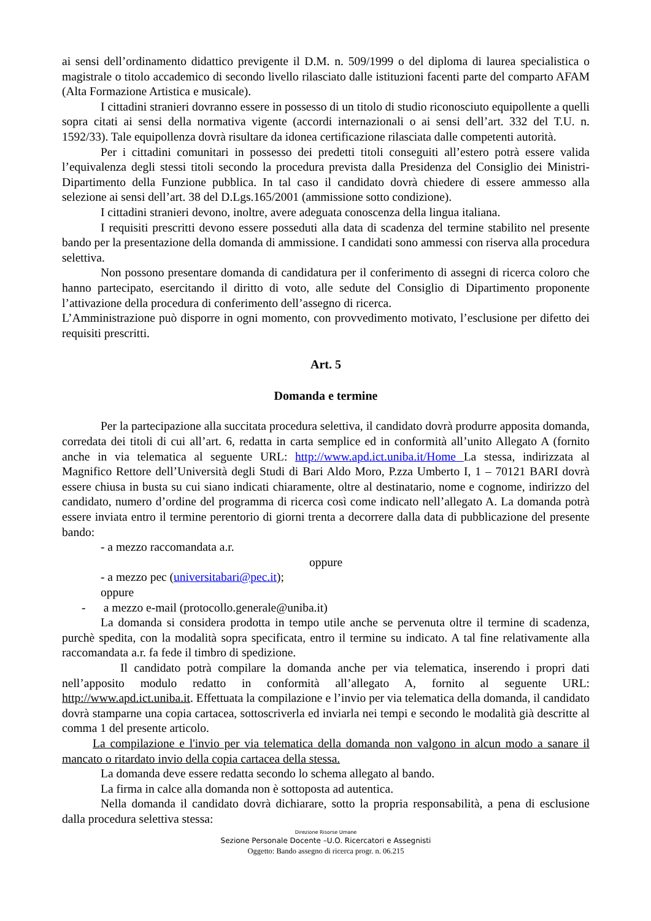ai sensi dell’ordinamento didattico previgente il D.M. n. 509/1999 o del diploma di laurea specialistica o magistrale o titolo accademico di secondo livello rilasciato dalle istituzioni facenti parte del comparto AFAM (Alta Formazione Artistica e musicale).
I cittadini stranieri dovranno essere in possesso di un titolo di studio riconosciuto equipollente a quelli sopra citati ai sensi della normativa vigente (accordi internazionali o ai sensi dell’art. 332 del T.U. n. 1592/33). Tale equipollenza dovrà risultare da idonea certificazione rilasciata dalle competenti autorità.
Per i cittadini comunitari in possesso dei predetti titoli conseguiti all’estero potrà essere valida l’equivalenza degli stessi titoli secondo la procedura prevista dalla Presidenza del Consiglio dei Ministri- Dipartimento della Funzione pubblica. In tal caso il candidato dovrà chiedere di essere ammesso alla selezione ai sensi dell’art. 38 del D.Lgs.165/2001 (ammissione sotto condizione).
I cittadini stranieri devono, inoltre, avere adeguata conoscenza della lingua italiana.
I requisiti prescritti devono essere posseduti alla data di scadenza del termine stabilito nel presente bando per la presentazione della domanda di ammissione. I candidati sono ammessi con riserva alla procedura selettiva.
Non possono presentare domanda di candidatura per il conferimento di assegni di ricerca coloro che hanno partecipato, esercitando il diritto di voto, alle sedute del Consiglio di Dipartimento proponente l’attivazione della procedura di conferimento dell’assegno di ricerca.
L’Amministrazione può disporre in ogni momento, con provvedimento motivato, l’esclusione per difetto dei requisiti prescritti.
Art. 5
Domanda e termine
Per la partecipazione alla succitata procedura selettiva, il candidato dovrà produrre apposita domanda, corredata dei titoli di cui all’art. 6, redatta in carta semplice ed in conformità all’unito Allegato A (fornito anche in via telematica al seguente URL: http://www.apd.ict.uniba.it/Home La stessa, indirizzata al Magnifico Rettore dell’Università degli Studi di Bari Aldo Moro, P.zza Umberto I, 1 – 70121 BARI dovrà essere chiusa in busta su cui siano indicati chiaramente, oltre al destinatario, nome e cognome, indirizzo del candidato, numero d’ordine del programma di ricerca così come indicato nell’allegato A. La domanda potrà essere inviata entro il termine perentorio di giorni trenta a decorrere dalla data di pubblicazione del presente bando:
- a mezzo raccomandata a.r.
oppure
- a mezzo pec (universitabari@pec.it);
oppure
- a mezzo e-mail (protocollo.generale@uniba.it)
La domanda si considera prodotta in tempo utile anche se pervenuta oltre il termine di scadenza, purchè spedita, con la modalità sopra specificata, entro il termine su indicato. A tal fine relativamente alla raccomandata a.r. fa fede il timbro di spedizione.
Il candidato potrà compilare la domanda anche per via telematica, inserendo i propri dati nell’apposito modulo redatto in conformità all’allegato A, fornito al seguente URL: http://www.apd.ict.uniba.it. Effettuata la compilazione e l’invio per via telematica della domanda, il candidato dovrà stamparne una copia cartacea, sottoscriverla ed inviarla nei tempi e secondo le modalità già descritte al comma 1 del presente articolo.
La compilazione e l'invio per via telematica della domanda non valgono in alcun modo a sanare il mancato o ritardato invio della copia cartacea della stessa.
La domanda deve essere redatta secondo lo schema allegato al bando.
La firma in calce alla domanda non è sottoposta ad autentica.
Nella domanda il candidato dovrà dichiarare, sotto la propria responsabilità, a pena di esclusione dalla procedura selettiva stessa:
Direzione Risorse Umane
Sezione Personale Docente –U.O. Ricercatori e Assegnisti
Oggetto: Bando assegno di ricerca progr. n. 06.215